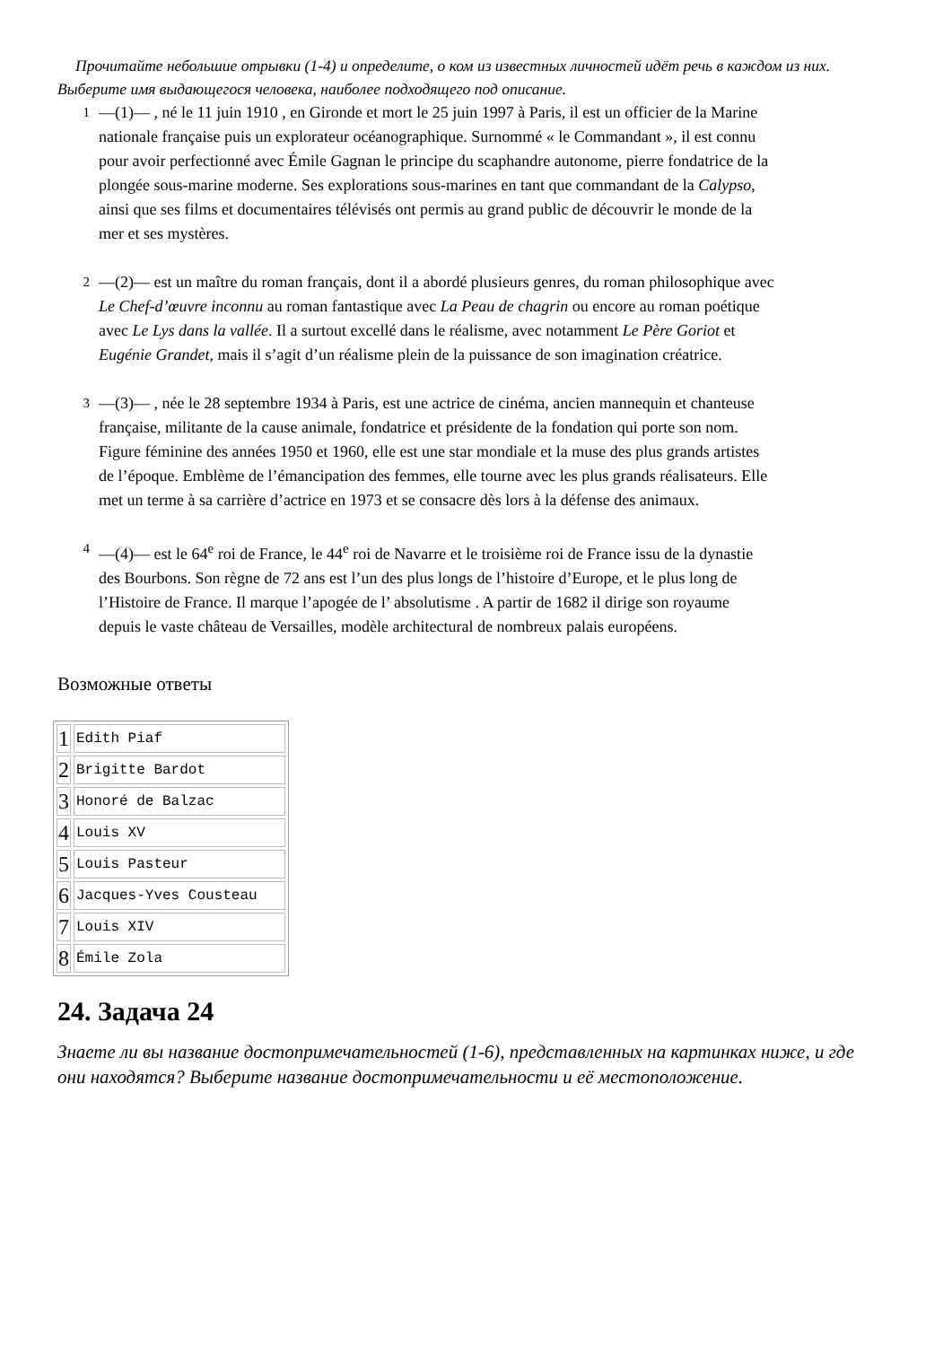Прочитайте небольшие отрывки (1-4) и определите, о ком из известных личностей идёт речь в каждом из них. Выберите имя выдающегося человека, наиболее подходящего под описание.
1 —(1)— , né le 11 juin 1910 , en Gironde et mort le 25 juin 1997 à Paris, il est un officier de la Marine nationale française puis un explorateur océanographique. Surnommé « le Commandant », il est connu pour avoir perfectionné avec Émile Gagnan le principe du scaphandre autonome, pierre fondatrice de la plongée sous-marine moderne. Ses explorations sous-marines en tant que commandant de la Calypso, ainsi que ses films et documentaires télévisés ont permis au grand public de découvrir le monde de la mer et ses mystères.
2 —(2)— est un maître du roman français, dont il a abordé plusieurs genres, du roman philosophique avec Le Chef-d’œuvre inconnu au roman fantastique avec La Peau de chagrin ou encore au roman poétique avec Le Lys dans la vallée. Il a surtout excellé dans le réalisme, avec notamment Le Père Goriot et Eugénie Grandet, mais il s’agit d’un réalisme plein de la puissance de son imagination créatrice.
3 —(3)— , née le 28 septembre 1934 à Paris, est une actrice de cinéma, ancien mannequin et chanteuse française, militante de la cause animale, fondatrice et présidente de la fondation qui porte son nom. Figure féminine des années 1950 et 1960, elle est une star mondiale et la muse des plus grands artistes de l’époque. Emblème de l’émancipation des femmes, elle tourne avec les plus grands réalisateurs. Elle met un terme à sa carrière d’actrice en 1973 et se consacre dès lors à la défense des animaux.
4 —(4)— est le 64<sup>e</sup> roi de France, le 44<sup>e</sup> roi de Navarre et le troisième roi de France issu de la dynastie des Bourbons. Son règne de 72 ans est l’un des plus longs de l’histoire d’Europe, et le plus long de l’Histoire de France. Il marque l’apogée de l’ absolutisme . A partir de 1682 il dirige son royaume depuis le vaste château de Versailles, modèle architectural de nombreux palais européens.
Возможные ответы
| 1 | Edith Piaf |
| 2 | Brigitte Bardot |
| 3 | Honoré de Balzac |
| 4 | Louis XV |
| 5 | Louis Pasteur |
| 6 | Jacques-Yves Cousteau |
| 7 | Louis XIV |
| 8 | Émile Zola |
24. Задача 24
Знаете ли вы название достопримечательностей (1-6), представленных на картинках ниже, и где они находятся? Выберите название достопримечательности и её местоположение.